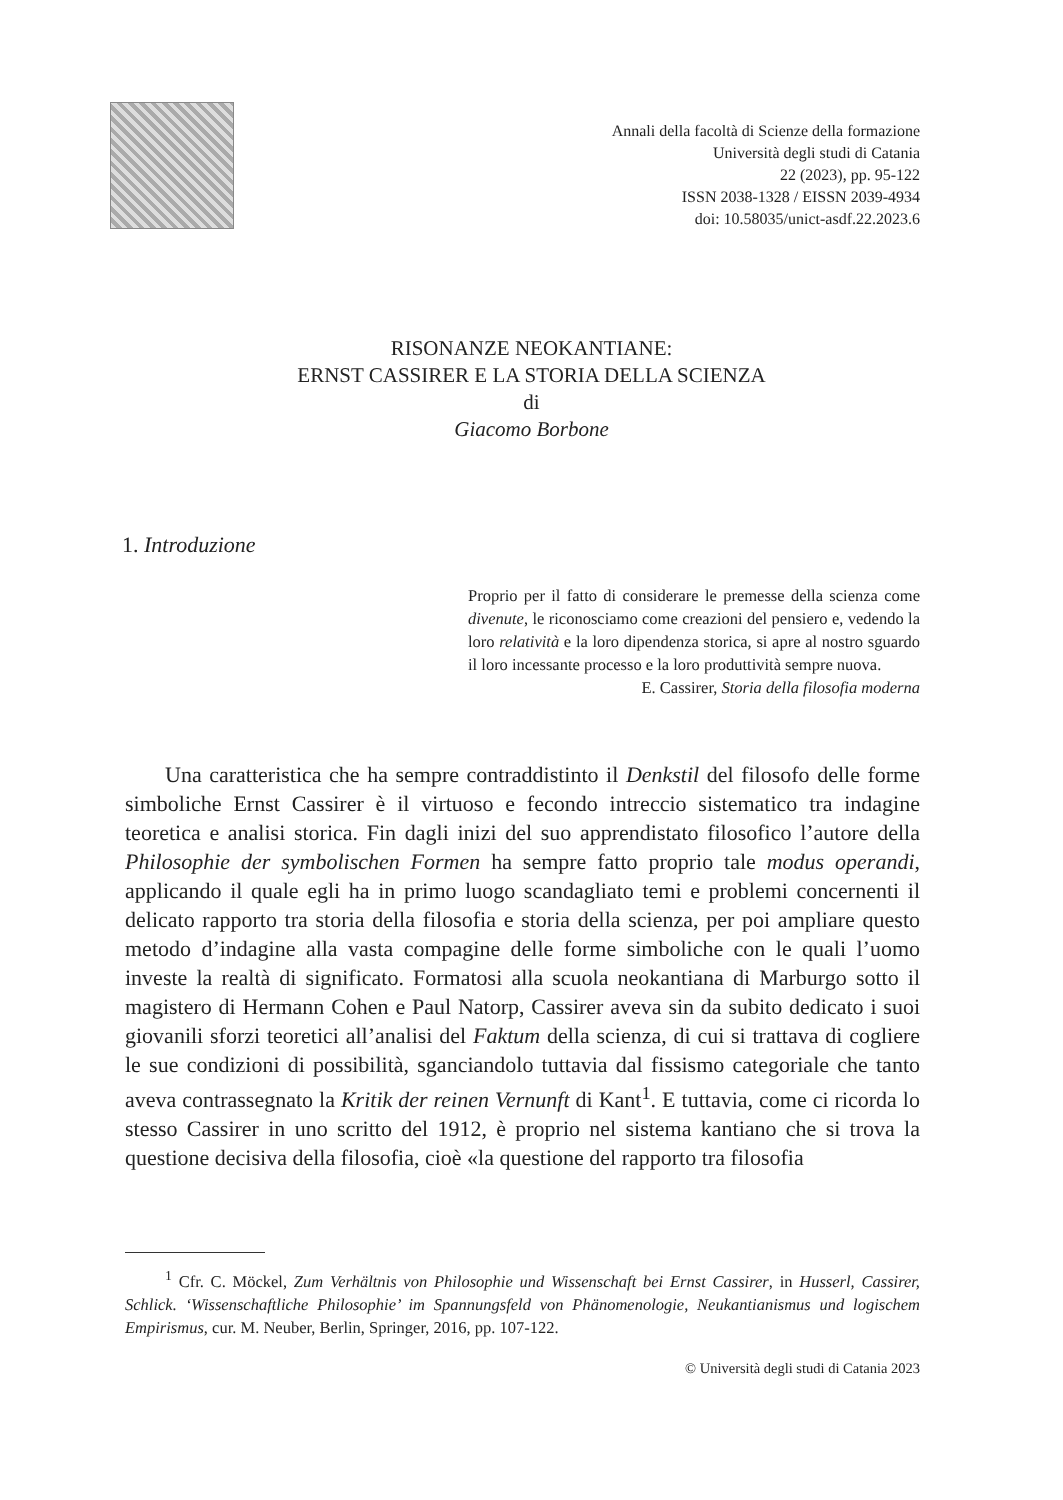Annali della facoltà di Scienze della formazione
Università degli studi di Catania
22 (2023), pp. 95-122
ISSN 2038-1328 / EISSN 2039-4934
doi: 10.58035/unict-asdf.22.2023.6
RISONANZE NEOKANTIANE:
ERNST CASSIRER E LA STORIA DELLA SCIENZA
di
Giacomo Borbone
1. Introduzione
Proprio per il fatto di considerare le premesse della scienza come divenute, le riconosciamo come creazioni del pensiero e, vedendo la loro relatività e la loro dipendenza storica, si apre al nostro sguardo il loro incessante processo e la loro produttività sempre nuova.
E. Cassirer, Storia della filosofia moderna
Una caratteristica che ha sempre contraddistinto il Denkstil del filosofo delle forme simboliche Ernst Cassirer è il virtuoso e fecondo intreccio sistematico tra indagine teoretica e analisi storica. Fin dagli inizi del suo apprendistato filosofico l’autore della Philosophie der symbolischen Formen ha sempre fatto proprio tale modus operandi, applicando il quale egli ha in primo luogo scandagliato temi e problemi concernenti il delicato rapporto tra storia della filosofia e storia della scienza, per poi ampliare questo metodo d’indagine alla vasta compagine delle forme simboliche con le quali l’uomo investe la realtà di significato. Formatosi alla scuola neokantiana di Marburgo sotto il magistero di Hermann Cohen e Paul Natorp, Cassirer aveva sin da subito dedicato i suoi giovanili sforzi teoretici all’analisi del Faktum della scienza, di cui si trattava di cogliere le sue condizioni di possibilità, sganciandolo tuttavia dal fissismo categoriale che tanto aveva contrassegnato la Kritik der reinen Vernunft di Kant<sup>1</sup>. E tuttavia, come ci ricorda lo stesso Cassirer in uno scritto del 1912, è proprio nel sistema kantiano che si trova la questione decisiva della filosofia, cioè «la questione del rapporto tra filosofia
<sup>1</sup> Cfr. C. Möckel, Zum Verhältnis von Philosophie und Wissenschaft bei Ernst Cassirer, in Husserl, Cassirer, Schlick. ‘Wissenschaftliche Philosophie’ im Spannungsfeld von Phänomenologie, Neukantianismus und logischem Empirismus, cur. M. Neuber, Berlin, Springer, 2016, pp. 107-122.
© Università degli studi di Catania 2023